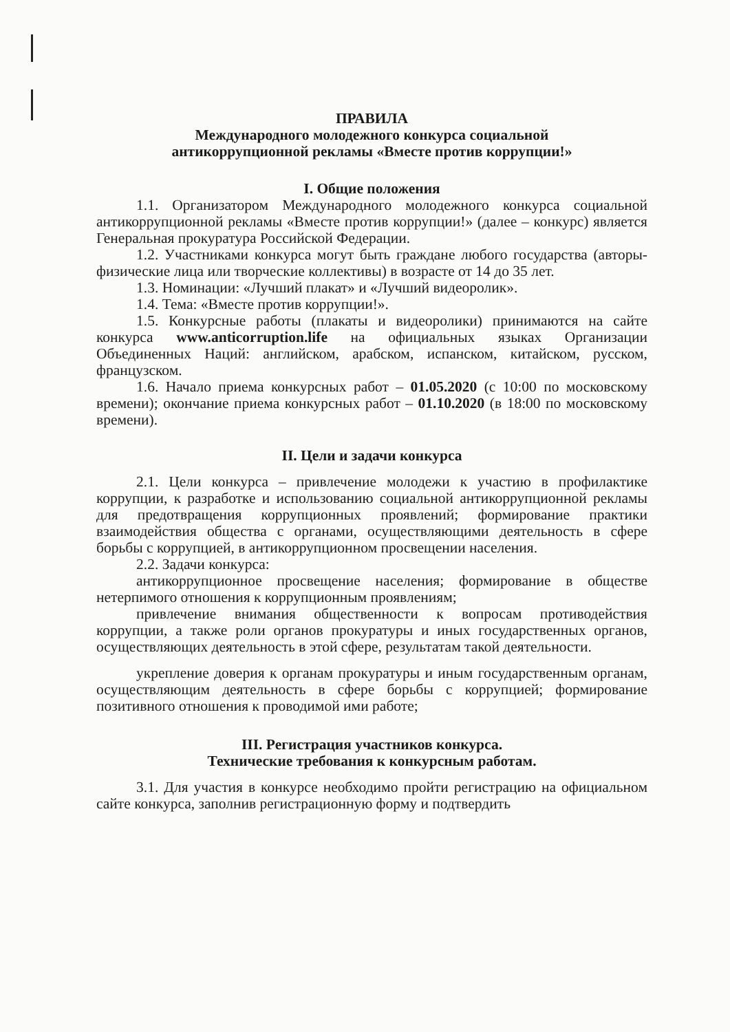ПРАВИЛА
Международного молодежного конкурса социальной
антикоррупционной рекламы «Вместе против коррупции!»
I. Общие положения
1.1. Организатором Международного молодежного конкурса социальной антикоррупционной рекламы «Вместе против коррупции!» (далее – конкурс) является Генеральная прокуратура Российской Федерации.
1.2. Участниками конкурса могут быть граждане любого государства (авторы-физические лица или творческие коллективы) в возрасте от 14 до 35 лет.
1.3. Номинации: «Лучший плакат» и «Лучший видеоролик».
1.4. Тема: «Вместе против коррупции!».
1.5. Конкурсные работы (плакаты и видеоролики) принимаются на сайте конкурса www.anticorruption.life на официальных языках Организации Объединенных Наций: английском, арабском, испанском, китайском, русском, французском.
1.6. Начало приема конкурсных работ – 01.05.2020 (с 10:00 по московскому времени); окончание приема конкурсных работ – 01.10.2020 (в 18:00 по московскому времени).
II. Цели и задачи конкурса
2.1. Цели конкурса – привлечение молодежи к участию в профилактике коррупции, к разработке и использованию социальной антикоррупционной рекламы для предотвращения коррупционных проявлений; формирование практики взаимодействия общества с органами, осуществляющими деятельность в сфере борьбы с коррупцией, в антикоррупционном просвещении населения.
2.2. Задачи конкурса:
антикоррупционное просвещение населения; формирование в обществе нетерпимого отношения к коррупционным проявлениям;
привлечение внимания общественности к вопросам противодействия коррупции, а также роли органов прокуратуры и иных государственных органов, осуществляющих деятельность в этой сфере, результатам такой деятельности.
укрепление доверия к органам прокуратуры и иным государственным органам, осуществляющим деятельность в сфере борьбы с коррупцией; формирование позитивного отношения к проводимой ими работе;
III. Регистрация участников конкурса.
Технические требования к конкурсным работам.
3.1. Для участия в конкурсе необходимо пройти регистрацию на официальном сайте конкурса, заполнив регистрационную форму и подтвердить